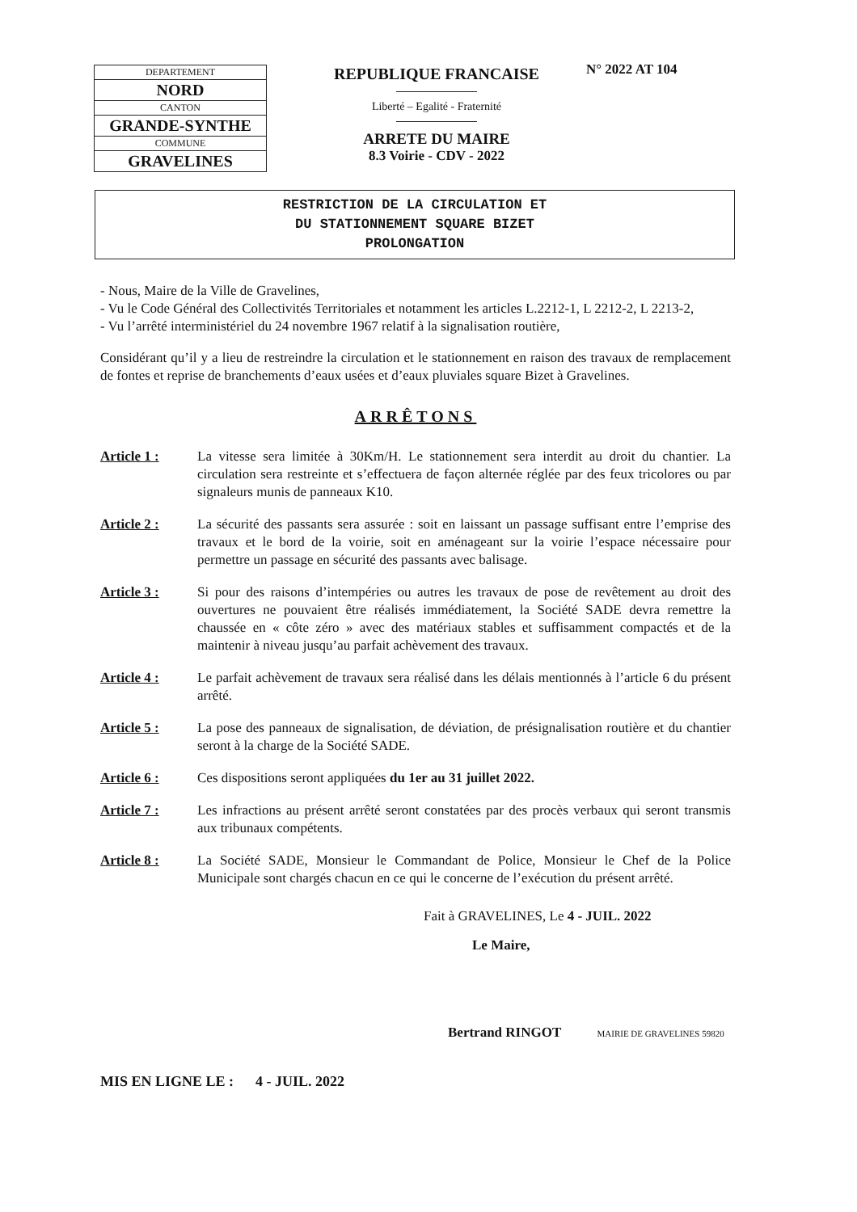| DEPARTEMENT |
| NORD |
| CANTON |
| GRANDE-SYNTHE |
| COMMUNE |
| GRAVELINES |
REPUBLIQUE FRANCAISE
Liberté – Egalité - Fraternité
ARRETE DU MAIRE
8.3 Voirie - CDV - 2022
N° 2022 AT 104
RESTRICTION DE LA CIRCULATION ET
DU STATIONNEMENT SQUARE BIZET
PROLONGATION
- Nous, Maire de la Ville de Gravelines,
- Vu le Code Général des Collectivités Territoriales et notamment les articles L.2212-1, L 2212-2, L 2213-2,
- Vu l’arrêté interministériel du 24 novembre 1967 relatif à la signalisation routière,
Considérant qu’il y a lieu de restreindre la circulation et le stationnement en raison des travaux de remplacement de fontes et reprise de branchements d’eaux usées et d’eaux pluviales square Bizet à Gravelines.
ARRÊTONS
Article 1 : La vitesse sera limitée à 30Km/H. Le stationnement sera interdit au droit du chantier. La circulation sera restreinte et s’effectuera de façon alternée réglée par des feux tricolores ou par signaleurs munis de panneaux K10.
Article 2 : La sécurité des passants sera assurée : soit en laissant un passage suffisant entre l’emprise des travaux et le bord de la voirie, soit en aménageant sur la voirie l’espace nécessaire pour permettre un passage en sécurité des passants avec balisage.
Article 3 : Si pour des raisons d’intempéries ou autres les travaux de pose de revêtement au droit des ouvertures ne pouvaient être réalisés immédiatement, la Société SADE devra remettre la chaussée en « côte zéro » avec des matériaux stables et suffisamment compactés et de la maintenir à niveau jusqu’au parfait achèvement des travaux.
Article 4 : Le parfait achèvement de travaux sera réalisé dans les délais mentionnés à l’article 6 du présent arrêté.
Article 5 : La pose des panneaux de signalisation, de déviation, de présignalisation routière et du chantier seront à la charge de la Société SADE.
Article 6 : Ces dispositions seront appliquées du 1er au 31 juillet 2022.
Article 7 : Les infractions au présent arrêté seront constatées par des procès verbaux qui seront transmis aux tribunaux compétents.
Article 8 : La Société SADE, Monsieur le Commandant de Police, Monsieur le Chef de la Police Municipale sont chargés chacun en ce qui le concerne de l’exécution du présent arrêté.
Fait à GRAVELINES, Le 4 - JUIL. 2022
Le Maire,
Bertrand RINGOT MAIRIE DE GRAVELINES 59820
MIS EN LIGNE LE : 4 - JUIL. 2022